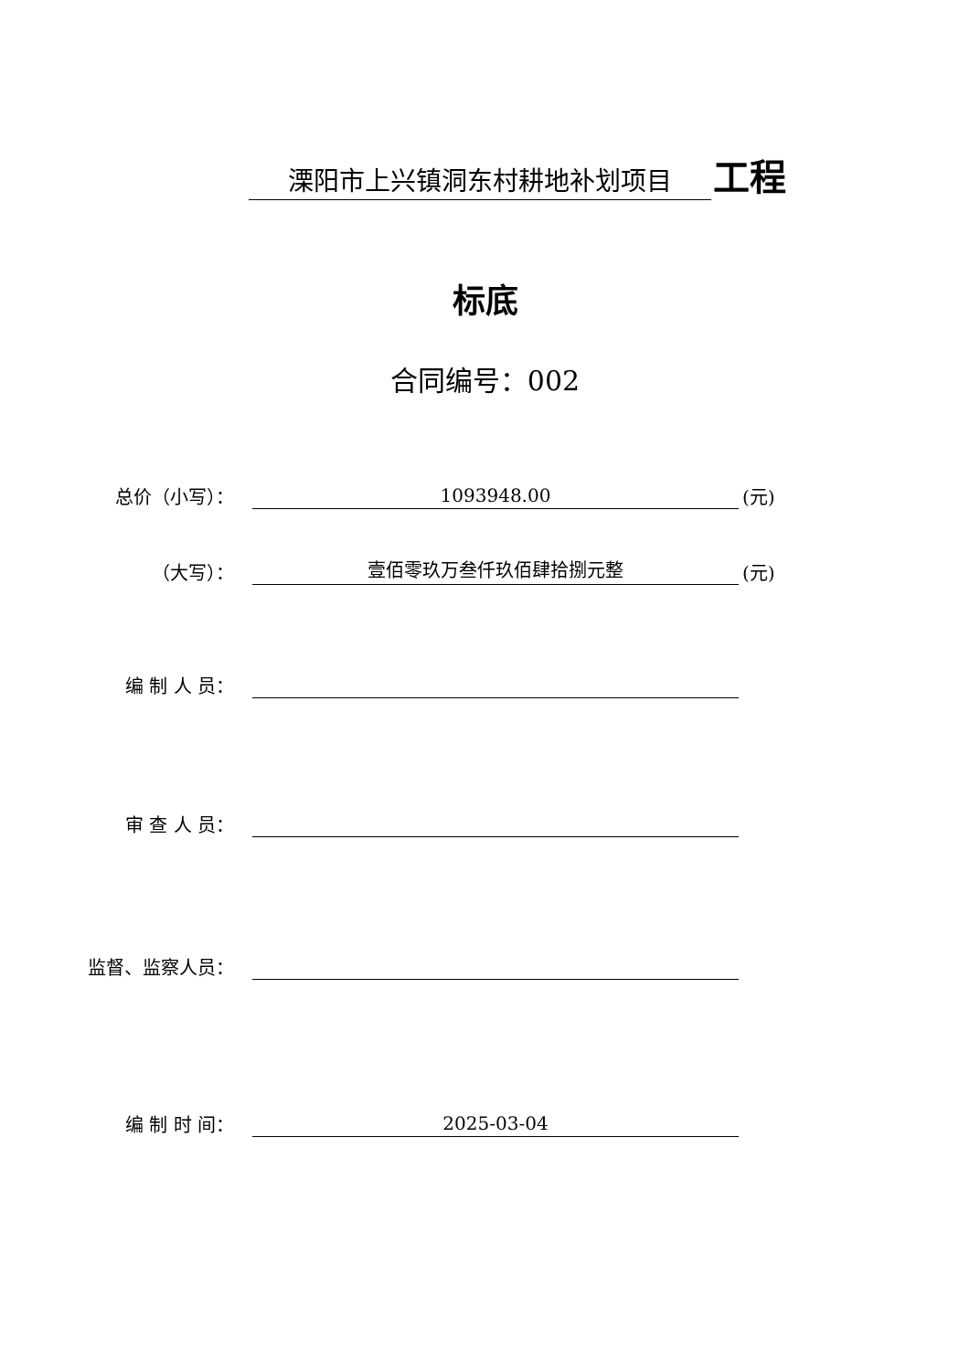溧阳市上兴镇洞东村耕地补划项目 工程
标底
合同编号：002
总价（小写）：
1093948.00
(元)
（大写）：
壹佰零玖万叁仟玖佰肆拾捌元整
(元)
编 制 人 员：
审 查 人 员：
监督、监察人员：
编 制 时 间：
2025-03-04